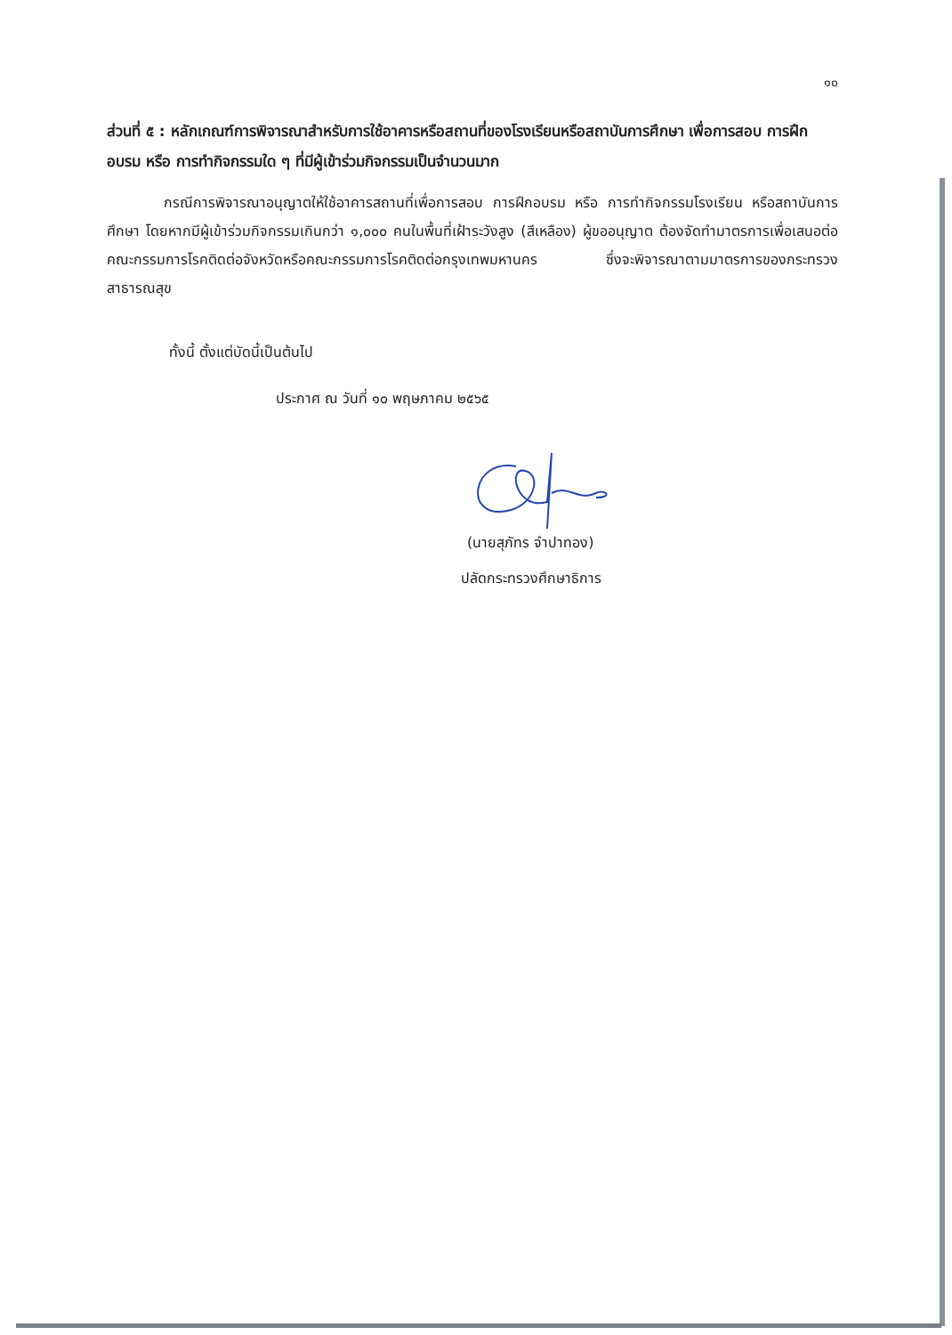๑๐
ส่วนที่ ๕ : หลักเกณฑ์การพิจารณาสำหรับการใช้อาคารหรือสถานที่ของโรงเรียนหรือสถาบันการศึกษา เพื่อการสอบ การฝึกอบรม หรือ การทำกิจกรรมใด ๆ ที่มีผู้เข้าร่วมกิจกรรมเป็นจำนวนมาก
กรณีการพิจารณาอนุญาตให้ใช้อาคารสถานที่เพื่อการสอบ การฝึกอบรม หรือ การทำกิจกรรมโรงเรียน หรือสถาบันการศึกษา โดยหากมีผู้เข้าร่วมกิจกรรมเกินกว่า ๑,๐๐๐ คนในพื้นที่เฝ้าระวังสูง (สีเหลือง) ผู้ขออนุญาต ต้องจัดทำมาตรการเพื่อเสนอต่อคณะกรรมการโรคติดต่อจังหวัดหรือคณะกรรมการโรคติดต่อกรุงเทพมหานคร ซึ่งจะพิจารณาตามมาตรการของกระทรวงสาธารณสุข
ทั้งนี้ ตั้งแต่บัดนี้เป็นต้นไป
ประกาศ ณ วันที่ ๑๐ พฤษภาคม ๒๕๖๕
(นายสุภัทร จำปาทอง)
ปลัดกระทรวงศึกษาธิการ